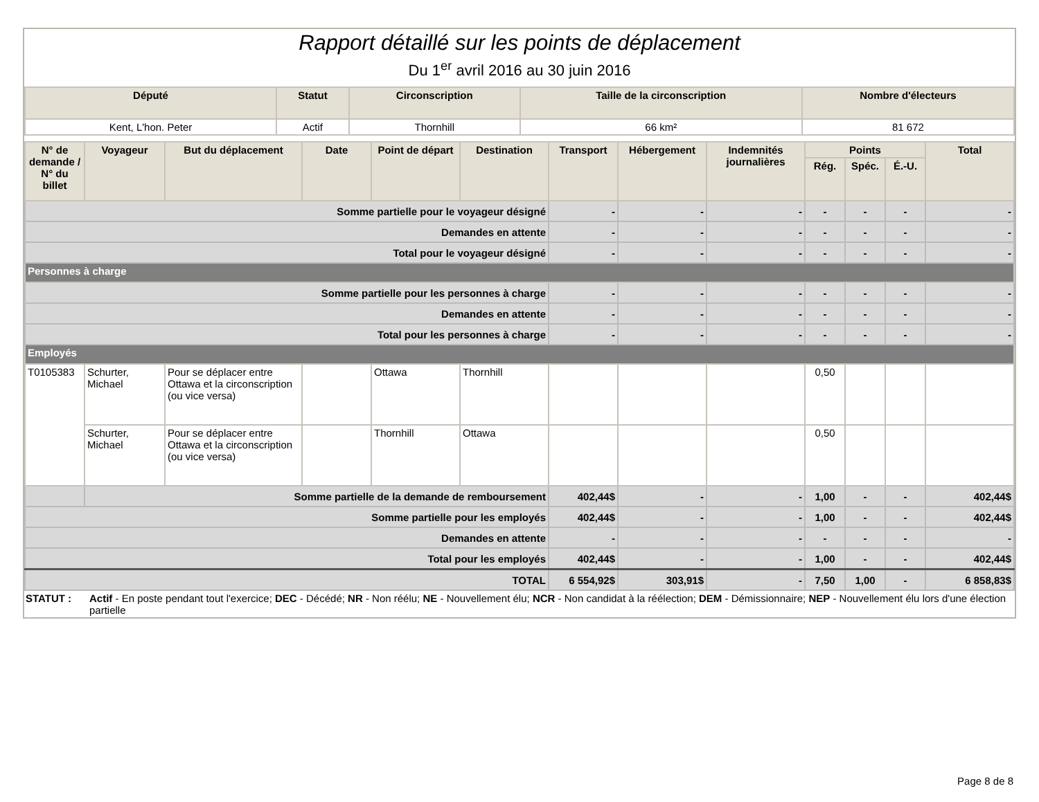Rapport détaillé sur les points de déplacement
Du 1<sup>er</sup> avril 2016 au 30 juin 2016
| Député | Statut | Circonscription | Taille de la circonscription | Nombre d'électeurs |
| --- | --- | --- | --- | --- |
| Kent, L'hon. Peter | Actif | Thornhill | 66 km² | 81 672 |
| N° de demande / N° du billet | Voyageur | But du déplacement | Date | Point de départ | Destination | Transport | Hébergement | Indemnités journalières | Points | | | Total |
| --- | --- | --- | --- | --- | --- | --- | --- | --- | --- | --- | --- | --- |
| | | | | | | | | | Rég. | Spéc. | É.-U. | |
| Somme partielle pour le voyageur désigné | | | | | | - | - | - | - | - | - | - |
| Demandes en attente | | | | | | - | - | - | - | - | - | - |
| Total pour le voyageur désigné | | | | | | - | - | - | - | - | - | - |
| Personnes à charge | | | | | | | | | | | | |
| Somme partielle pour les personnes à charge | | | | | | - | - | - | - | - | - | - |
| Demandes en attente | | | | | | - | - | - | - | - | - | - |
| Total pour les personnes à charge | | | | | | - | - | - | - | - | - | - |
| Employés | | | | | | | | | | | | |
| T0105383 | Schurter, Michael | Pour se déplacer entre Ottawa et la circonscription (ou vice versa) | | Ottawa | Thornhill | | | | 0,50 | | | |
| | Schurter, Michael | Pour se déplacer entre Ottawa et la circonscription (ou vice versa) | | Thornhill | Ottawa | | | | 0,50 | | | |
| | Somme partielle de la demande de remboursement | | | | | 402,44$ | - | - | 1,00 | - | - | 402,44$ |
| Somme partielle pour les employés | | | | | | 402,44$ | - | - | 1,00 | - | - | 402,44$ |
| Demandes en attente | | | | | | - | - | - | - | - | - | - |
| Total pour les employés | | | | | | 402,44$ | - | - | 1,00 | - | - | 402,44$ |
| TOTAL | | | | | | 6 554,92$ | 303,91$ | - | 7,50 | 1,00 | - | 6 858,83$ |
STATUT : Actif - En poste pendant tout l'exercice; DEC - Décédé; NR - Non réélu; NE - Nouvellement élu; NCR - Non candidat à la réélection; DEM - Démissionnaire; NEP - Nouvellement élu lors d'une élection partielle
Page 8 de 8